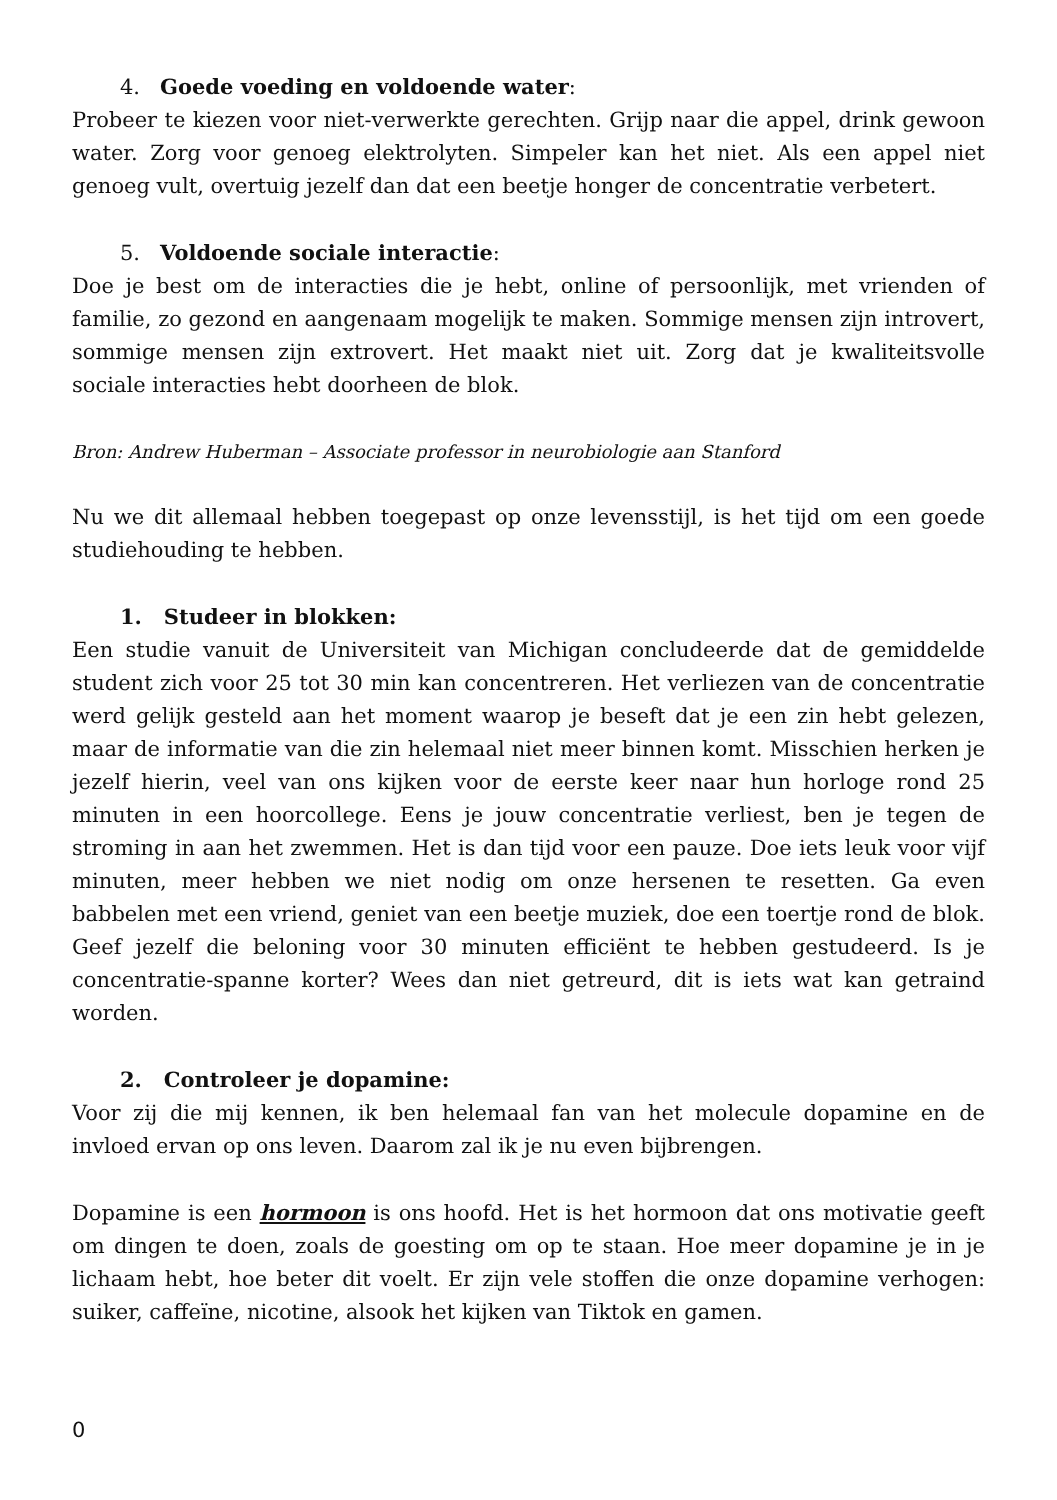4. Goede voeding en voldoende water:
Probeer te kiezen voor niet-verwerkte gerechten. Grijp naar die appel, drink gewoon water. Zorg voor genoeg elektrolyten. Simpeler kan het niet. Als een appel niet genoeg vult, overtuig jezelf dan dat een beetje honger de concentratie verbetert.
5. Voldoende sociale interactie:
Doe je best om de interacties die je hebt, online of persoonlijk, met vrienden of familie, zo gezond en aangenaam mogelijk te maken. Sommige mensen zijn introvert, sommige mensen zijn extrovert. Het maakt niet uit. Zorg dat je kwaliteitsvolle sociale interacties hebt doorheen de blok.
Bron: Andrew Huberman – Associate professor in neurobiologie aan Stanford
Nu we dit allemaal hebben toegepast op onze levensstijl, is het tijd om een goede studiehouding te hebben.
1. Studeer in blokken:
Een studie vanuit de Universiteit van Michigan concludeerde dat de gemiddelde student zich voor 25 tot 30 min kan concentreren. Het verliezen van de concentratie werd gelijk gesteld aan het moment waarop je beseft dat je een zin hebt gelezen, maar de informatie van die zin helemaal niet meer binnen komt. Misschien herken je jezelf hierin, veel van ons kijken voor de eerste keer naar hun horloge rond 25 minuten in een hoorcollege. Eens je jouw concentratie verliest, ben je tegen de stroming in aan het zwemmen. Het is dan tijd voor een pauze. Doe iets leuk voor vijf minuten, meer hebben we niet nodig om onze hersenen te resetten. Ga even babbelen met een vriend, geniet van een beetje muziek, doe een toertje rond de blok. Geef jezelf die beloning voor 30 minuten efficiënt te hebben gestudeerd. Is je concentratie-spanne korter? Wees dan niet getreurd, dit is iets wat kan getraind worden.
2. Controleer je dopamine:
Voor zij die mij kennen, ik ben helemaal fan van het molecule dopamine en de invloed ervan op ons leven. Daarom zal ik je nu even bijbrengen.
Dopamine is een hormoon is ons hoofd. Het is het hormoon dat ons motivatie geeft om dingen te doen, zoals de goesting om op te staan. Hoe meer dopamine je in je lichaam hebt, hoe beter dit voelt. Er zijn vele stoffen die onze dopamine verhogen: suiker, caffeïne, nicotine, alsook het kijken van Tiktok en gamen.
0